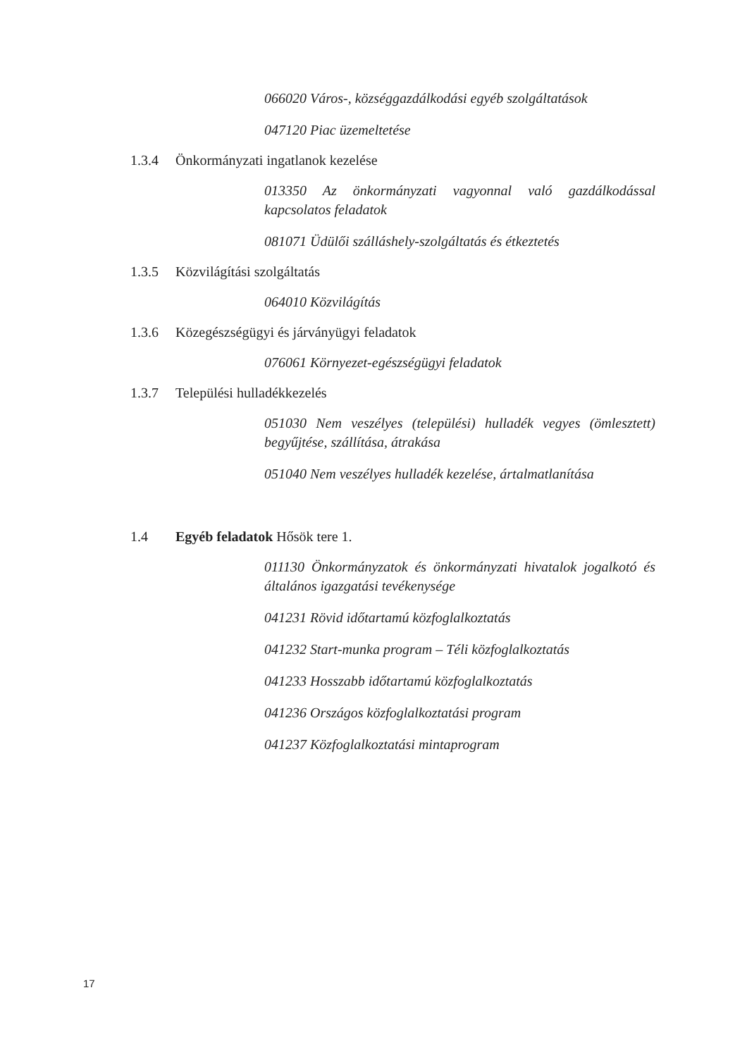066020 Város-, községgazdálkodási egyéb szolgáltatások
047120 Piac üzemeltetése
1.3.4 Önkormányzati ingatlanok kezelése
013350 Az önkormányzati vagyonnal való gazdálkodással kapcsolatos feladatok
081071 Üdülői szálláshely-szolgáltatás és étkeztetés
1.3.5 Közvilágítási szolgáltatás
064010 Közvilágítás
1.3.6 Közegészségügyi és járványügyi feladatok
076061 Környezet-egészségügyi feladatok
1.3.7 Települési hulladékkezelés
051030 Nem veszélyes (települési) hulladék vegyes (ömlesztett) begyűjtése, szállítása, átrakása
051040 Nem veszélyes hulladék kezelése, ártalmatlanítása
1.4 Egyéb feladatok Hősök tere 1.
011130 Önkormányzatok és önkormányzati hivatalok jogalkotó és általános igazgatási tevékenysége
041231 Rövid időtartamú közfoglalkoztatás
041232 Start-munka program – Téli közfoglalkoztatás
041233 Hosszabb időtartamú közfoglalkoztatás
041236 Országos közfoglalkoztatási program
041237 Közfoglalkoztatási mintaprogram
17